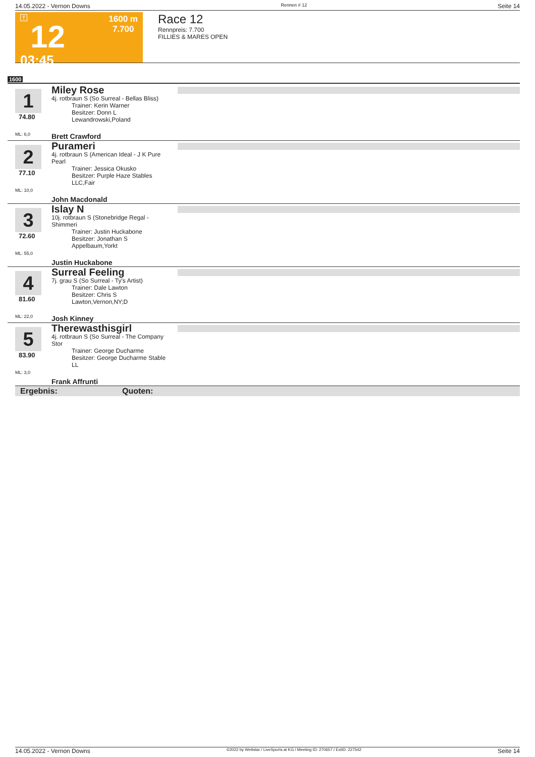14.05.2022 - Vernon Downs Rennen # 12 Seite 14
T
12
03:45
1600 m
7.700
Race 12
Rennpreis: 7.700
FILLIES & MARES OPEN
1600
1
74.80
ML: 6,0
Miley Rose
4j. rotbraun S (So Surreal - Bellas Bliss)
Trainer: Kerin Warner
Besitzer: Donn L Lewandrowski,Poland
Brett Crawford
2
77.10
ML: 10,0
Purameri
4j. rotbraun S (American Ideal - J K Pure Pearl
Trainer: Jessica Okusko
Besitzer: Purple Haze Stables LLC,Fair
John Macdonald
3
72.60
ML: 55,0
Islay N
10j. rotbraun S (Stonebridge Regal - Shimmeri
Trainer: Justin Huckabone
Besitzer: Jonathan S Appelbaum,Yorkt
Justin Huckabone
4
81.60
ML: 22,0
Surreal Feeling
7j. grau S (So Surreal - Ty's Artist)
Trainer: Dale Lawton
Besitzer: Chris S Lawton,Vernon,NY;D
Josh Kinney
5
83.90
ML: 3,0
Therewasthisgirl
4j. rotbraun S (So Surreal - The Company Stor
Trainer: George Ducharme
Besitzer: George Ducharme Stable LL
Frank Affrunti
Ergebnis: Quoten:
14.05.2022 - Vernon Downs ©2022 by Wettstar / LiveSports.at KG / Meeting ID: 270657 / ExtID: 227542 Seite 14